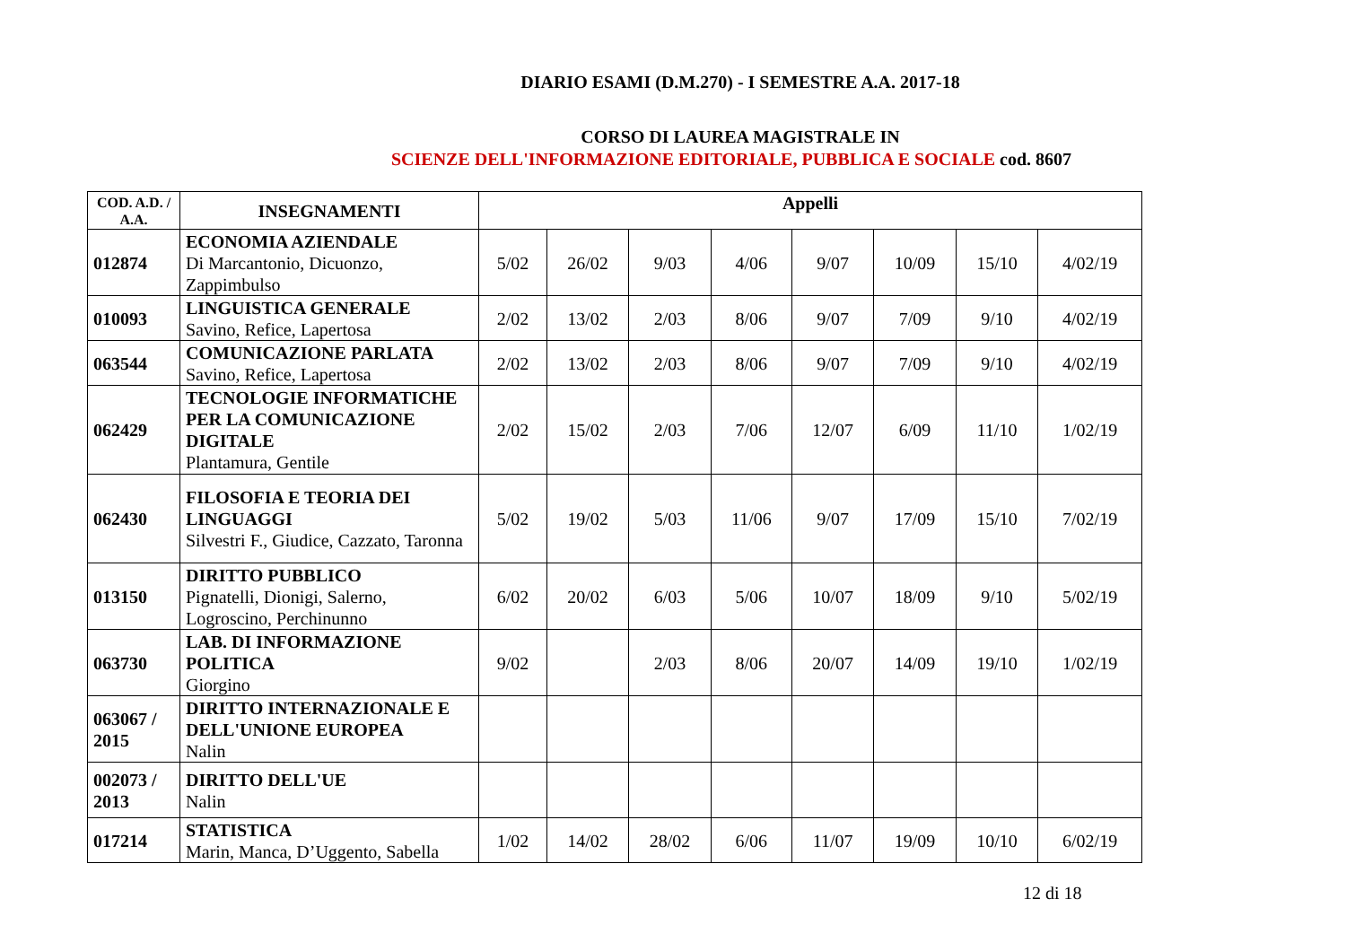DIARIO ESAMI (D.M.270) - I SEMESTRE A.A. 2017-18
CORSO DI LAUREA MAGISTRALE IN
SCIENZE DELL'INFORMAZIONE EDITORIALE, PUBBLICA E SOCIALE cod. 8607
| COD. A.D. / A.A. | INSEGNAMENTI | Appelli | | | | | | | |
| --- | --- | --- | --- | --- | --- | --- | --- | --- | --- |
| 012874 | ECONOMIA AZIENDALE Di Marcantonio, Dicuonzo, Zappimbulso | 5/02 | 26/02 | 9/03 | 4/06 | 9/07 | 10/09 | 15/10 | 4/02/19 |
| 010093 | LINGUISTICA GENERALE Savino, Refice, Lapertosa | 2/02 | 13/02 | 2/03 | 8/06 | 9/07 | 7/09 | 9/10 | 4/02/19 |
| 063544 | COMUNICAZIONE PARLATA Savino, Refice, Lapertosa | 2/02 | 13/02 | 2/03 | 8/06 | 9/07 | 7/09 | 9/10 | 4/02/19 |
| 062429 | TECNOLOGIE INFORMATICHE PER LA COMUNICAZIONE DIGITALE Plantamura, Gentile | 2/02 | 15/02 | 2/03 | 7/06 | 12/07 | 6/09 | 11/10 | 1/02/19 |
| 062430 | FILOSOFIA E TEORIA DEI LINGUAGGI Silvestri F., Giudice, Cazzato, Taronna | 5/02 | 19/02 | 5/03 | 11/06 | 9/07 | 17/09 | 15/10 | 7/02/19 |
| 013150 | DIRITTO PUBBLICO Pignatelli, Dionigi, Salerno, Logroscino, Perchinunno | 6/02 | 20/02 | 6/03 | 5/06 | 10/07 | 18/09 | 9/10 | 5/02/19 |
| 063730 | LAB. DI INFORMAZIONE POLITICA Giorgino | 9/02 | | 2/03 | 8/06 | 20/07 | 14/09 | 19/10 | 1/02/19 |
| 063067 / 2015 | DIRITTO INTERNAZIONALE E DELL'UNIONE EUROPEA Nalin | | | | | | | | |
| 002073 / 2013 | DIRITTO DELL'UE Nalin | | | | | | | | |
| 017214 | STATISTICA Marin, Manca, D’Uggento, Sabella | 1/02 | 14/02 | 28/02 | 6/06 | 11/07 | 19/09 | 10/10 | 6/02/19 |
12 di 18